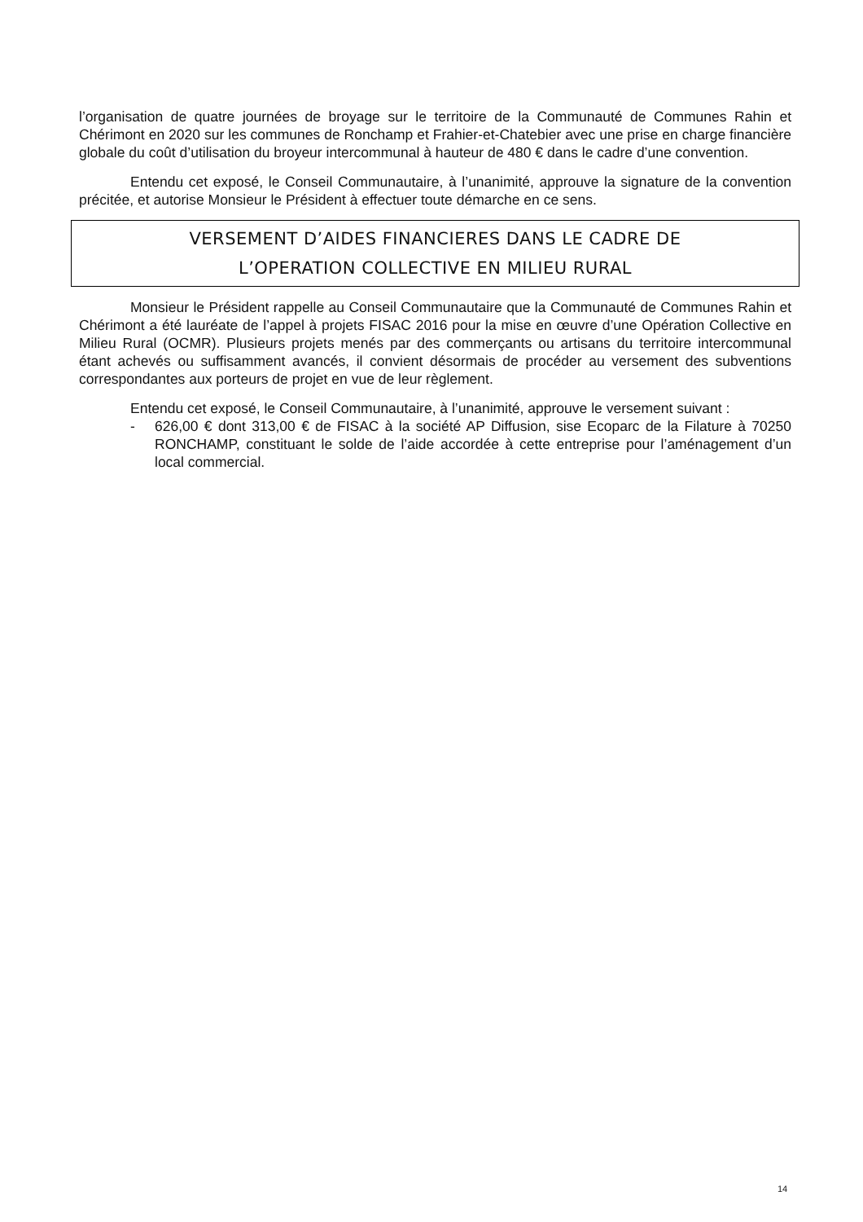l’organisation de quatre journées de broyage sur le territoire de la Communauté de Communes Rahin et Chérimont en 2020 sur les communes de Ronchamp et Frahier-et-Chatebier avec une prise en charge financière globale du coût d’utilisation du broyeur intercommunal à hauteur de 480 € dans le cadre d’une convention.
Entendu cet exposé, le Conseil Communautaire, à l’unanimité, approuve la signature de la convention précitée, et autorise Monsieur le Président à effectuer toute démarche en ce sens.
VERSEMENT D’AIDES FINANCIERES DANS LE CADRE DE
L’OPERATION COLLECTIVE EN MILIEU RURAL
Monsieur le Président rappelle au Conseil Communautaire que la Communauté de Communes Rahin et Chérimont a été lauréate de l’appel à projets FISAC 2016 pour la mise en œuvre d’une Opération Collective en Milieu Rural (OCMR). Plusieurs projets menés par des commerçants ou artisans du territoire intercommunal étant achevés ou suffisamment avancés, il convient désormais de procéder au versement des subventions correspondantes aux porteurs de projet en vue de leur règlement.
Entendu cet exposé, le Conseil Communautaire, à l’unanimité, approuve le versement suivant :
- 626,00 € dont 313,00 € de FISAC à la société AP Diffusion, sise Ecoparc de la Filature à 70250 RONCHAMP, constituant le solde de l’aide accordée à cette entreprise pour l’aménagement d’un local commercial.
14